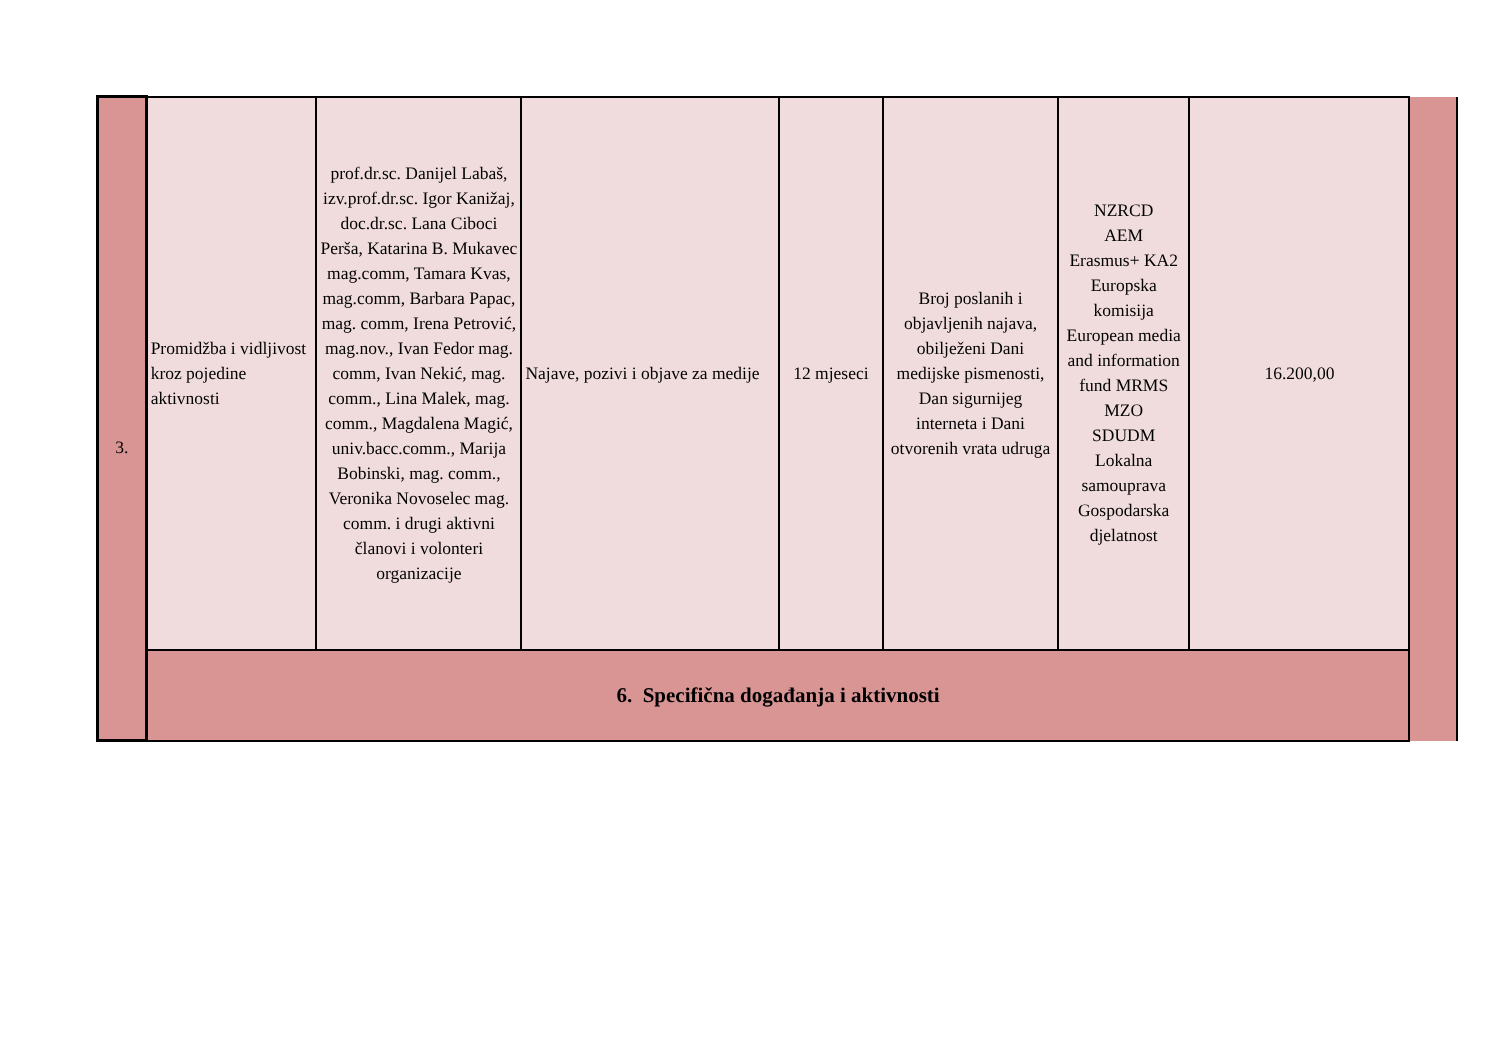| 3. | Promidžba i vidljivost kroz pojedine aktivnosti | prof.dr.sc. Danijel Labaš, izv.prof.dr.sc. Igor Kanižaj, doc.dr.sc. Lana Ciboci Perša, Katarina B. Mukavec mag.comm, Tamara Kvas, mag.comm, Barbara Papac, mag. comm, Irena Petrović, mag.nov., Ivan Fedor mag. comm, Ivan Nekić, mag. comm., Lina Malek, mag. comm., Magdalena Magić, univ.bacc.comm., Marija Bobinski, mag. comm., Veronika Novoselec mag. comm. i drugi aktivni članovi i volonteri organizacije | Najave, pozivi i objave za medije | 12 mjeseci | Broj poslanih i objavljenih najava, obilježeni Dani medijske pismenosti, Dan sigurnijeg interneta i Dani otvorenih vrata udruga | NZRCD AEM Erasmus+ KA2 Europska komisija European media and information fund MRMS MZO SDUDM Lokalna samouprava Gospodarska djelatnost | 16.200,00 | |
| | 6. Specifična događanja i aktivnosti | | | | | | | |